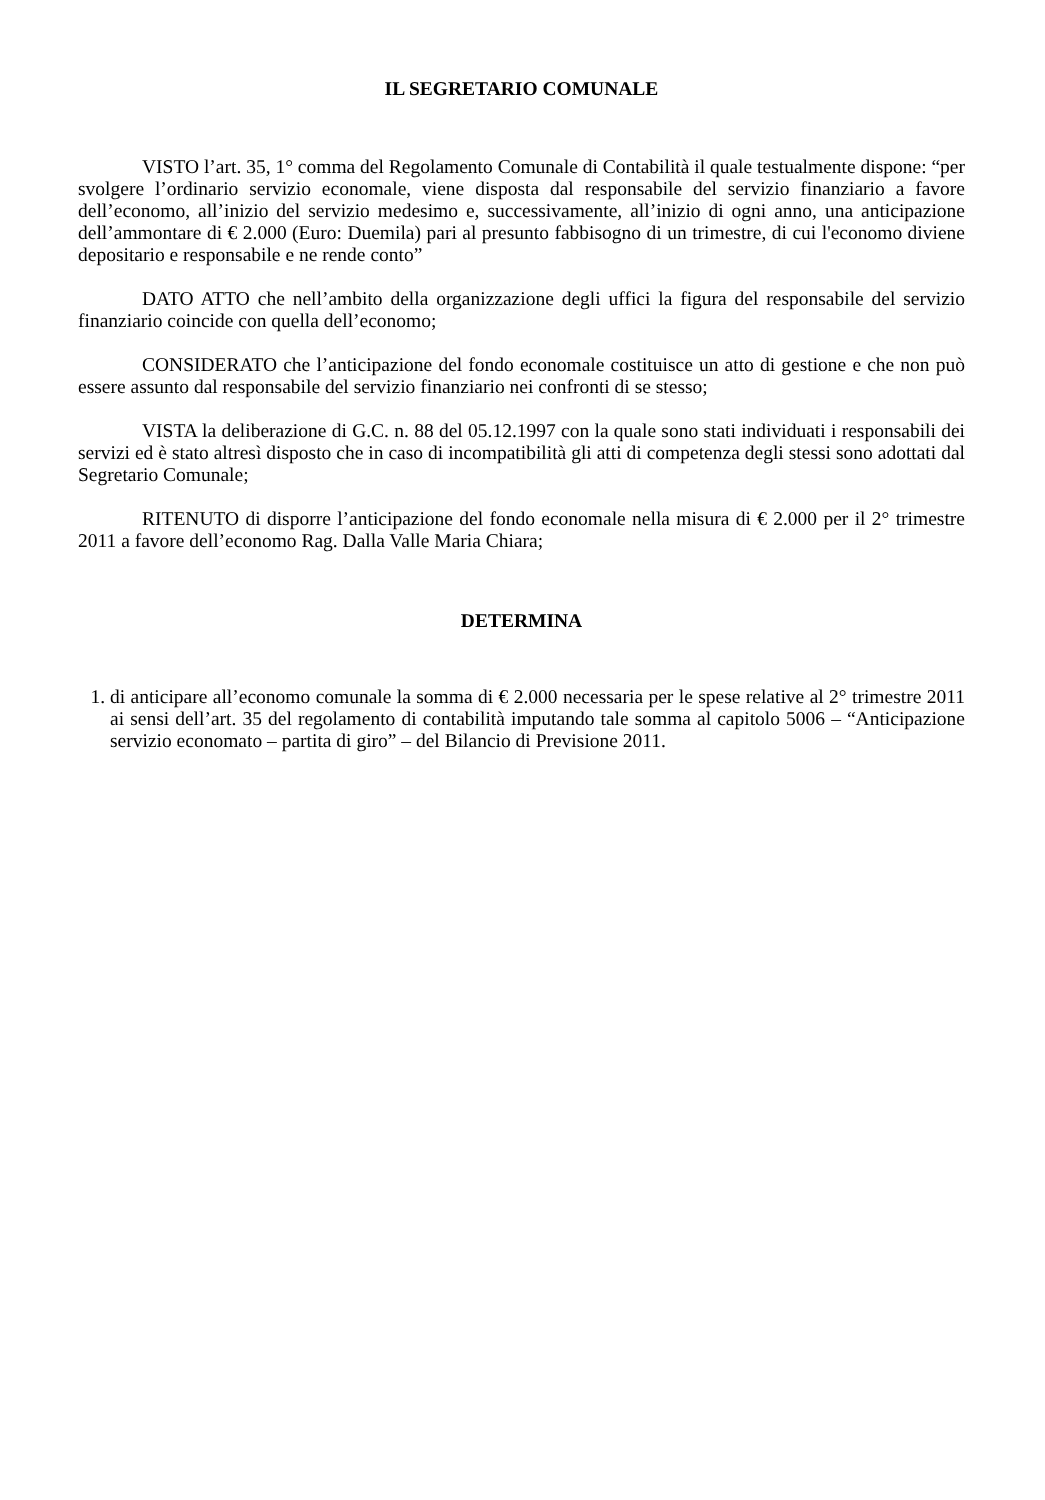IL SEGRETARIO COMUNALE
VISTO l’art. 35, 1° comma del Regolamento Comunale di Contabilità il quale testualmente dispone: “per svolgere l’ordinario servizio economale, viene disposta dal responsabile del servizio finanziario a favore dell’economo, all’inizio del servizio medesimo e, successivamente, all’inizio di ogni anno, una anticipazione dell’ammontare di € 2.000 (Euro: Duemila) pari al presunto fabbisogno di un trimestre, di cui l'economo diviene depositario e responsabile e ne rende conto”
DATO ATTO che nell’ambito della organizzazione degli uffici la figura del responsabile del servizio finanziario coincide con quella dell’economo;
CONSIDERATO che l’anticipazione del fondo economale costituisce un atto di gestione e che non può essere assunto dal responsabile del servizio finanziario nei confronti di se stesso;
VISTA la deliberazione di G.C. n. 88 del 05.12.1997 con la quale sono stati individuati i responsabili dei servizi ed è stato altresì disposto che in caso di incompatibilità gli atti di competenza degli stessi sono adottati dal Segretario Comunale;
RITENUTO di disporre l’anticipazione del fondo economale nella misura di € 2.000 per il 2° trimestre 2011 a favore dell’economo Rag. Dalla Valle Maria Chiara;
DETERMINA
1. di anticipare all’economo comunale la somma di € 2.000 necessaria per le spese relative al 2° trimestre 2011 ai sensi dell’art. 35 del regolamento di contabilità imputando tale somma al capitolo 5006 – “Anticipazione servizio economato – partita di giro” – del Bilancio di Previsione 2011.